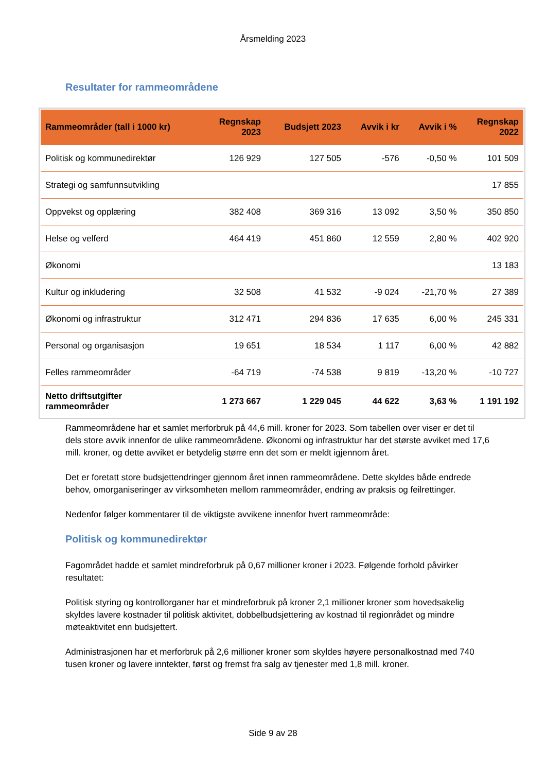Årsmelding 2023
Resultater for rammeområdene
| Rammeområder (tall i 1000 kr) | Regnskap 2023 | Budsjett 2023 | Avvik i kr | Avvik i % | Regnskap 2022 |
| --- | --- | --- | --- | --- | --- |
| Politisk og kommunedirektør | 126 929 | 127 505 | -576 | -0,50 % | 101 509 |
| Strategi og samfunnsutvikling | | | | | 17 855 |
| Oppvekst og opplæring | 382 408 | 369 316 | 13 092 | 3,50 % | 350 850 |
| Helse og velferd | 464 419 | 451 860 | 12 559 | 2,80 % | 402 920 |
| Økonomi | | | | | 13 183 |
| Kultur og inkludering | 32 508 | 41 532 | -9 024 | -21,70 % | 27 389 |
| Økonomi og infrastruktur | 312 471 | 294 836 | 17 635 | 6,00 % | 245 331 |
| Personal og organisasjon | 19 651 | 18 534 | 1 117 | 6,00 % | 42 882 |
| Felles rammeområder | -64 719 | -74 538 | 9 819 | -13,20 % | -10 727 |
| Netto driftsutgifter rammeområder | 1 273 667 | 1 229 045 | 44 622 | 3,63 % | 1 191 192 |
Rammeområdene har et samlet merforbruk på 44,6 mill. kroner for 2023. Som tabellen over viser er det til dels store avvik innenfor de ulike rammeområdene. Økonomi og infrastruktur har det største avviket med 17,6 mill. kroner, og dette avviket er betydelig større enn det som er meldt igjennom året.
Det er foretatt store budsjettendringer gjennom året innen rammeområdene. Dette skyldes både endrede behov, omorganiseringer av virksomheten mellom rammeområder, endring av praksis og feilrettinger.
Nedenfor følger kommentarer til de viktigste avvikene innenfor hvert rammeområde:
Politisk og kommunedirektør
Fagområdet hadde et samlet mindreforbruk på 0,67 millioner kroner i 2023. Følgende forhold påvirker resultatet:
Politisk styring og kontrollorganer har et mindreforbruk på kroner 2,1 millioner kroner som hovedsakelig skyldes lavere kostnader til politisk aktivitet, dobbelbudsjettering av kostnad til regionrådet og mindre møteaktivitet enn budsjettert.
Administrasjonen har et merforbruk på 2,6 millioner kroner som skyldes høyere personalkostnad med 740 tusen kroner og lavere inntekter, først og fremst fra salg av tjenester med 1,8 mill. kroner.
Side 9 av 28